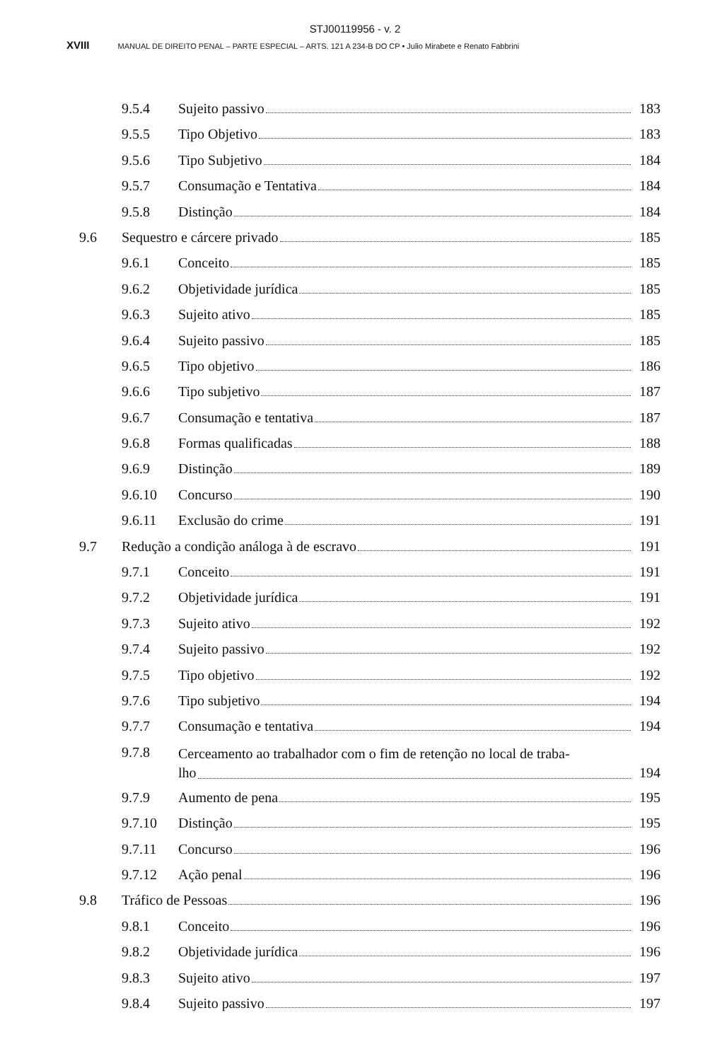STJ00119956 - v. 2
XVIII MANUAL DE DIREITO PENAL – PARTE ESPECIAL – ARTS. 121 A 234-B DO CP • Julio Mirabete e Renato Fabbrini
9.5.4 Sujeito passivo 183
9.5.5 Tipo Objetivo 183
9.5.6 Tipo Subjetivo 184
9.5.7 Consumação e Tentativa 184
9.5.8 Distinção 184
9.6 Sequestro e cárcere privado 185
9.6.1 Conceito 185
9.6.2 Objetividade jurídica 185
9.6.3 Sujeito ativo 185
9.6.4 Sujeito passivo 185
9.6.5 Tipo objetivo 186
9.6.6 Tipo subjetivo 187
9.6.7 Consumação e tentativa 187
9.6.8 Formas qualificadas 188
9.6.9 Distinção 189
9.6.10 Concurso 190
9.6.11 Exclusão do crime 191
9.7 Redução a condição análoga à de escravo 191
9.7.1 Conceito 191
9.7.2 Objetividade jurídica 191
9.7.3 Sujeito ativo 192
9.7.4 Sujeito passivo 192
9.7.5 Tipo objetivo 192
9.7.6 Tipo subjetivo 194
9.7.7 Consumação e tentativa 194
9.7.8
Cerceamento ao trabalhador com o fim de retenção no local de traba-
lho 194
9.7.9 Aumento de pena 195
9.7.10 Distinção 195
9.7.11 Concurso 196
9.7.12 Ação penal 196
9.8 Tráfico de Pessoas 196
9.8.1 Conceito 196
9.8.2 Objetividade jurídica 196
9.8.3 Sujeito ativo 197
9.8.4 Sujeito passivo 197